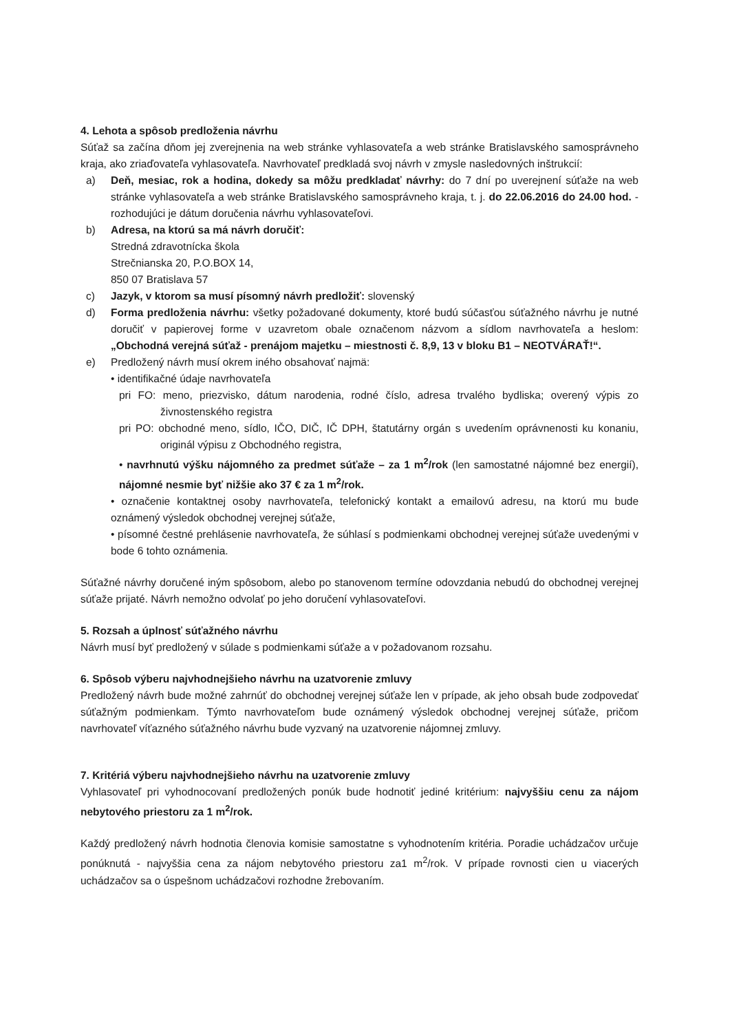4. Lehota a spôsob predloženia návrhu
Súťaž sa začína dňom jej zverejnenia na web stránke vyhlasovateľa a web stránke Bratislavského samosprávneho kraja, ako zriaďovateľa vyhlasovateľa. Navrhovateľ predkladá svoj návrh v zmysle nasledovných inštrukcií:
a) Deň, mesiac, rok a hodina, dokedy sa môžu predkladať návrhy: do 7 dní po uverejnení súťaže na web stránke vyhlasovateľa a web stránke Bratislavského samosprávneho kraja, t. j. do 22.06.2016 do 24.00 hod. - rozhodujúci je dátum doručenia návrhu vyhlasovateľovi.
b) Adresa, na ktorú sa má návrh doručiť:
Stredná zdravotnícka škola
Strečnianska 20, P.O.BOX 14,
850 07 Bratislava 57
c) Jazyk, v ktorom sa musí písomný návrh predložiť: slovenský
d) Forma predloženia návrhu: všetky požadované dokumenty, ktoré budú súčasťou súťažného návrhu je nutné doručiť v papierovej forme v uzavretom obale označenom názvom a sídlom navrhovateľa a heslom: „Obchodná verejná súťaž - prenájom majetku – miestnosti č. 8,9, 13 v bloku B1 – NEOTVÁRAŤ!“.
e) Predložený návrh musí okrem iného obsahovať najmä:
• identifikačné údaje navrhovateľa
pri FO: meno, priezvisko, dátum narodenia, rodné číslo, adresa trvalého bydliska; overený výpis zo živnostenského registra
pri PO: obchodné meno, sídlo, IČO, DIČ, IČ DPH, štatutárny orgán s uvedením oprávnenosti ku konaniu, originál výpisu z Obchodného registra,
• navrhnutú výšku nájomného za predmet súťaže – za 1 m<sup>2</sup>/rok (len samostatné nájomné bez energií), nájomné nesmie byť nižšie ako 37 € za 1 m<sup>2</sup>/rok.
• označenie kontaktnej osoby navrhovateľa, telefonický kontakt a emailovú adresu, na ktorú mu bude oznámený výsledok obchodnej verejnej súťaže,
• písomné čestné prehlásenie navrhovateľa, že súhlasí s podmienkami obchodnej verejnej súťaže uvedenými v bode 6 tohto oznámenia.
Súťažné návrhy doručené iným spôsobom, alebo po stanovenom termíne odovzdania nebudú do obchodnej verejnej súťaže prijaté. Návrh nemožno odvolať po jeho doručení vyhlasovateľovi.
5. Rozsah a úplnosť súťažného návrhu
Návrh musí byť predložený v súlade s podmienkami súťaže a v požadovanom rozsahu.
6. Spôsob výberu najvhodnejšieho návrhu na uzatvorenie zmluvy
Predložený návrh bude možné zahrnúť do obchodnej verejnej súťaže len v prípade, ak jeho obsah bude zodpovedať súťažným podmienkam. Týmto navrhovateľom bude oznámený výsledok obchodnej verejnej súťaže, pričom navrhovateľ víťazného súťažného návrhu bude vyzvaný na uzatvorenie nájomnej zmluvy.
7. Kritériá výberu najvhodnejšieho návrhu na uzatvorenie zmluvy
Vyhlasovateľ pri vyhodnocovaní predložených ponúk bude hodnotiť jediné kritérium: najvyššiu cenu za nájom nebytového priestoru za 1 m<sup>2</sup>/rok.
Každý predložený návrh hodnotia členovia komisie samostatne s vyhodnotením kritéria. Poradie uchádzačov určuje ponúknutá - najvyššia cena za nájom nebytového priestoru za1 m<sup>2</sup>/rok. V prípade rovnosti cien u viacerých uchádzačov sa o úspešnom uchádzačovi rozhodne žrebovaním.